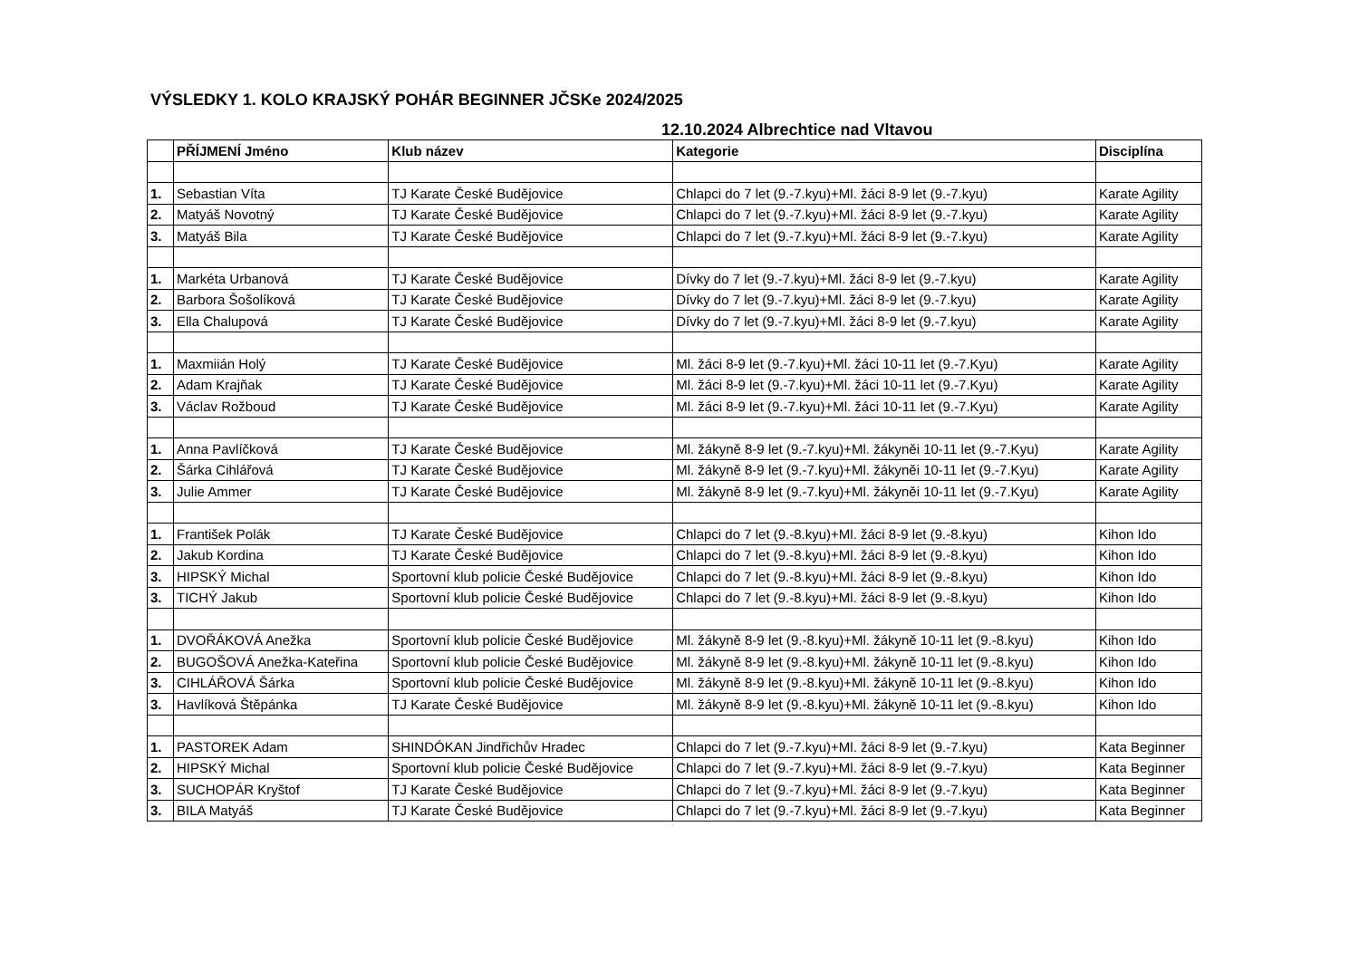VÝSLEDKY 1. KOLO KRAJSKÝ POHÁR BEGINNER JČSKe 2024/2025
12.10.2024 Albrechtice nad Vltavou
| | PŘÍJMENÍ Jméno | Klub název | Kategorie | Disciplína |
| --- | --- | --- | --- | --- |
| 1. | Sebastian Víta | TJ Karate České Budějovice | Chlapci do 7 let (9.-7.kyu)+Ml. žáci 8-9 let (9.-7.kyu) | Karate Agility |
| 2. | Matyáš Novotný | TJ Karate České Budějovice | Chlapci do 7 let (9.-7.kyu)+Ml. žáci 8-9 let (9.-7.kyu) | Karate Agility |
| 3. | Matyáš Bila | TJ Karate České Budějovice | Chlapci do 7 let (9.-7.kyu)+Ml. žáci 8-9 let (9.-7.kyu) | Karate Agility |
| 1. | Markéta Urbanová | TJ Karate České Budějovice | Dívky do 7 let (9.-7.kyu)+Ml. žáci 8-9 let (9.-7.kyu) | Karate Agility |
| 2. | Barbora Šošolíková | TJ Karate České Budějovice | Dívky do 7 let (9.-7.kyu)+Ml. žáci 8-9 let (9.-7.kyu) | Karate Agility |
| 3. | Ella Chalupová | TJ Karate České Budějovice | Dívky do 7 let (9.-7.kyu)+Ml. žáci 8-9 let (9.-7.kyu) | Karate Agility |
| 1. | Maxmiián Holý | TJ Karate České Budějovice | Ml. žáci 8-9 let (9.-7.kyu)+Ml. žáci 10-11 let (9.-7.Kyu) | Karate Agility |
| 2. | Adam Krajňak | TJ Karate České Budějovice | Ml. žáci 8-9 let (9.-7.kyu)+Ml. žáci 10-11 let (9.-7.Kyu) | Karate Agility |
| 3. | Václav Rožboud | TJ Karate České Budějovice | Ml. žáci 8-9 let (9.-7.kyu)+Ml. žáci 10-11 let (9.-7.Kyu) | Karate Agility |
| 1. | Anna Pavlíčková | TJ Karate České Budějovice | Ml. žákyně 8-9 let (9.-7.kyu)+Ml. žákyněi 10-11 let (9.-7.Kyu) | Karate Agility |
| 2. | Šárka Cihlářová | TJ Karate České Budějovice | Ml. žákyně 8-9 let (9.-7.kyu)+Ml. žákyněi 10-11 let (9.-7.Kyu) | Karate Agility |
| 3. | Julie Ammer | TJ Karate České Budějovice | Ml. žákyně 8-9 let (9.-7.kyu)+Ml. žákyněi 10-11 let (9.-7.Kyu) | Karate Agility |
| 1. | František Polák | TJ Karate České Budějovice | Chlapci do 7 let (9.-8.kyu)+Ml. žáci 8-9 let (9.-8.kyu) | Kihon Ido |
| 2. | Jakub Kordina | TJ Karate České Budějovice | Chlapci do 7 let (9.-8.kyu)+Ml. žáci 8-9 let (9.-8.kyu) | Kihon Ido |
| 3. | HIPSKÝ Michal | Sportovní klub policie České Budějovice | Chlapci do 7 let (9.-8.kyu)+Ml. žáci 8-9 let (9.-8.kyu) | Kihon Ido |
| 3. | TICHÝ Jakub | Sportovní klub policie České Budějovice | Chlapci do 7 let (9.-8.kyu)+Ml. žáci 8-9 let (9.-8.kyu) | Kihon Ido |
| 1. | DVOŘÁKOVÁ Anežka | Sportovní klub policie České Budějovice | Ml. žákyně 8-9 let (9.-8.kyu)+Ml. žákyně 10-11 let (9.-8.kyu) | Kihon Ido |
| 2. | BUGOŠOVÁ Anežka-Kateřina | Sportovní klub policie České Budějovice | Ml. žákyně 8-9 let (9.-8.kyu)+Ml. žákyně 10-11 let (9.-8.kyu) | Kihon Ido |
| 3. | CIHLÁŘOVÁ Šárka | Sportovní klub policie České Budějovice | Ml. žákyně 8-9 let (9.-8.kyu)+Ml. žákyně 10-11 let (9.-8.kyu) | Kihon Ido |
| 3. | Havlíková Štěpánka | TJ Karate České Budějovice | Ml. žákyně 8-9 let (9.-8.kyu)+Ml. žákyně 10-11 let (9.-8.kyu) | Kihon Ido |
| 1. | PASTOREK Adam | SHINDÓKAN Jindřichův Hradec | Chlapci do 7 let (9.-7.kyu)+Ml. žáci 8-9 let (9.-7.kyu) | Kata Beginner |
| 2. | HIPSKÝ Michal | Sportovní klub policie České Budějovice | Chlapci do 7 let (9.-7.kyu)+Ml. žáci 8-9 let (9.-7.kyu) | Kata Beginner |
| 3. | SUCHOPÁR Kryštof | TJ Karate České Budějovice | Chlapci do 7 let (9.-7.kyu)+Ml. žáci 8-9 let (9.-7.kyu) | Kata Beginner |
| 3. | BILA Matyáš | TJ Karate České Budějovice | Chlapci do 7 let (9.-7.kyu)+Ml. žáci 8-9 let (9.-7.kyu) | Kata Beginner |